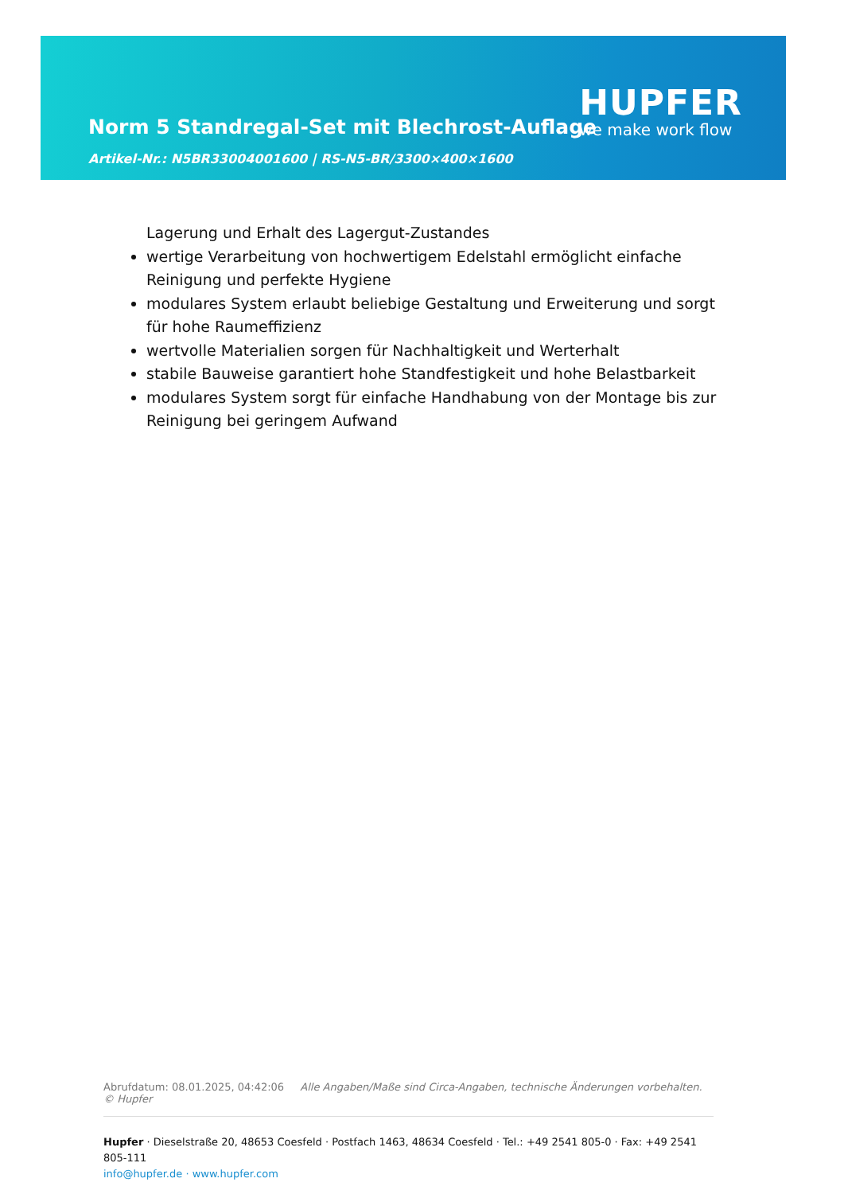Norm 5 Standregal-Set mit Blechrost-Auflage
Artikel-Nr.: N5BR33004001600 | RS-N5-BR/3300×400×1600
HUPFER
we make work flow
Lagerung und Erhalt des Lagergut-Zustandes
wertige Verarbeitung von hochwertigem Edelstahl ermöglicht einfache Reinigung und perfekte Hygiene
modulares System erlaubt beliebige Gestaltung und Erweiterung und sorgt für hohe Raumeffizienz
wertvolle Materialien sorgen für Nachhaltigkeit und Werterhalt
stabile Bauweise garantiert hohe Standfestigkeit und hohe Belastbarkeit
modulares System sorgt für einfache Handhabung von der Montage bis zur Reinigung bei geringem Aufwand
Abrufdatum: 08.01.2025, 04:42:06 Alle Angaben/Maße sind Circa-Angaben, technische Änderungen vorbehalten. © Hupfer
Hupfer · Dieselstraße 20, 48653 Coesfeld · Postfach 1463, 48634 Coesfeld · Tel.: +49 2541 805-0 · Fax: +49 2541 805-111
info@hupfer.de · www.hupfer.com